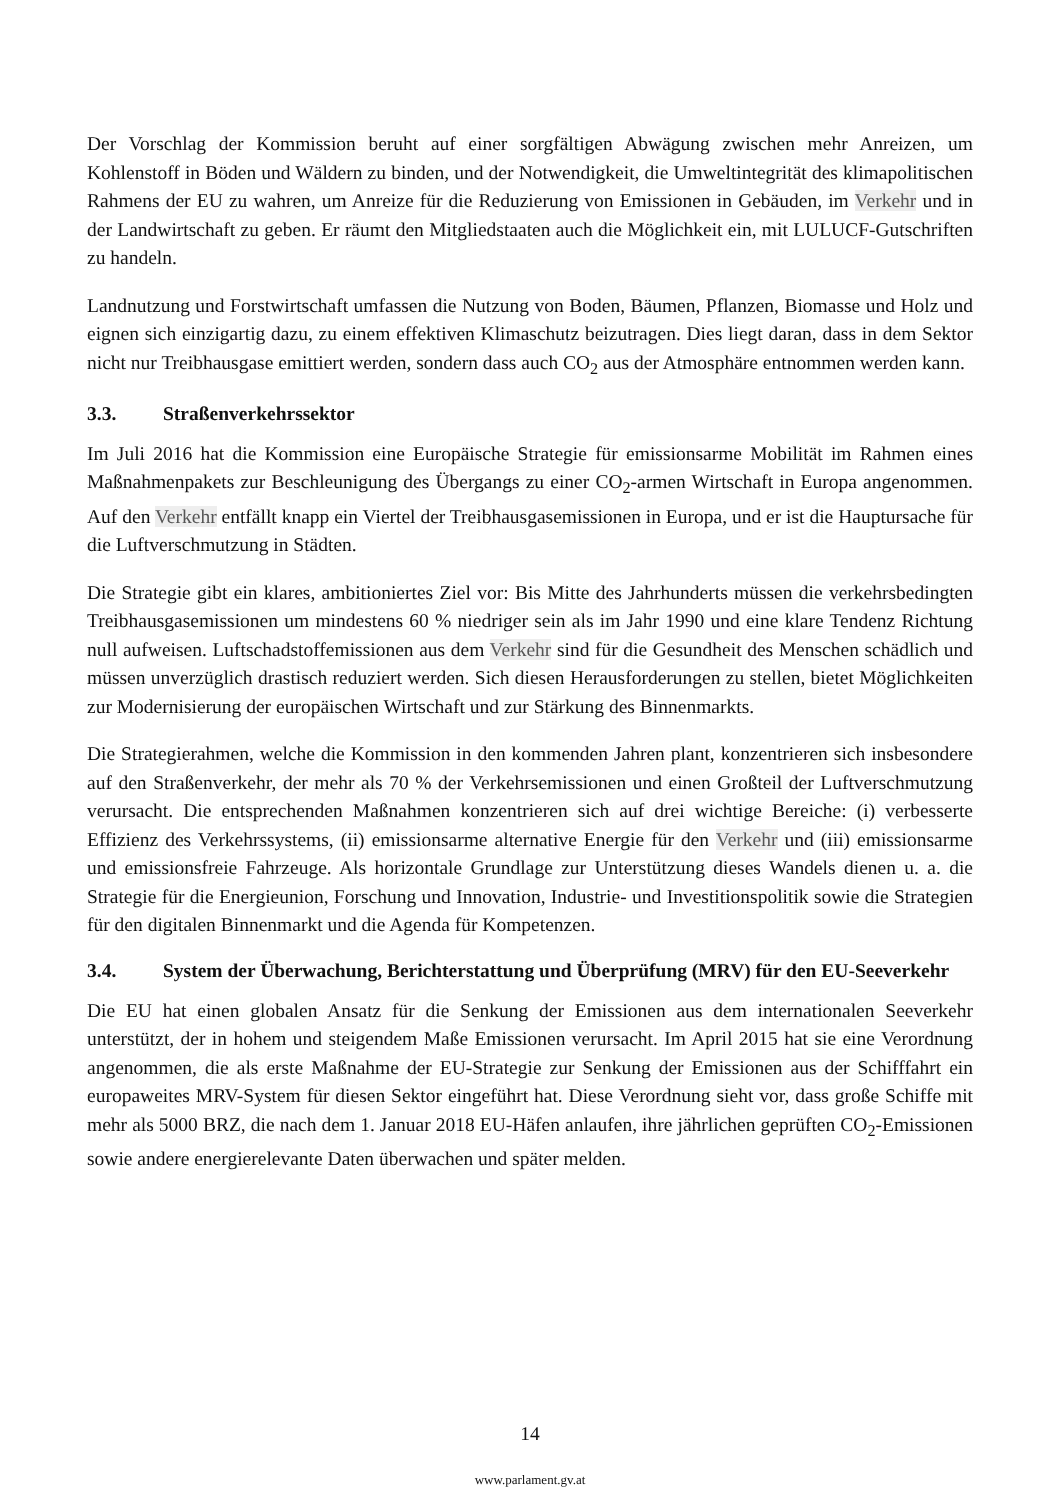Der Vorschlag der Kommission beruht auf einer sorgfältigen Abwägung zwischen mehr Anreizen, um Kohlenstoff in Böden und Wäldern zu binden, und der Notwendigkeit, die Umweltintegrität des klimapolitischen Rahmens der EU zu wahren, um Anreize für die Reduzierung von Emissionen in Gebäuden, im Verkehr und in der Landwirtschaft zu geben. Er räumt den Mitgliedstaaten auch die Möglichkeit ein, mit LULUCF-Gutschriften zu handeln.
Landnutzung und Forstwirtschaft umfassen die Nutzung von Boden, Bäumen, Pflanzen, Biomasse und Holz und eignen sich einzigartig dazu, zu einem effektiven Klimaschutz beizutragen. Dies liegt daran, dass in dem Sektor nicht nur Treibhausgase emittiert werden, sondern dass auch CO<sub>2</sub> aus der Atmosphäre entnommen werden kann.
3.3. Straßenverkehrssektor
Im Juli 2016 hat die Kommission eine Europäische Strategie für emissionsarme Mobilität im Rahmen eines Maßnahmenpakets zur Beschleunigung des Übergangs zu einer CO<sub>2</sub>-armen Wirtschaft in Europa angenommen. Auf den Verkehr entfällt knapp ein Viertel der Treibhausgasemissionen in Europa, und er ist die Hauptursache für die Luftverschmutzung in Städten.
Die Strategie gibt ein klares, ambitioniertes Ziel vor: Bis Mitte des Jahrhunderts müssen die verkehrsbedingten Treibhausgasemissionen um mindestens 60 % niedriger sein als im Jahr 1990 und eine klare Tendenz Richtung null aufweisen. Luftschadstoffemissionen aus dem Verkehr sind für die Gesundheit des Menschen schädlich und müssen unverzüglich drastisch reduziert werden. Sich diesen Herausforderungen zu stellen, bietet Möglichkeiten zur Modernisierung der europäischen Wirtschaft und zur Stärkung des Binnenmarkts.
Die Strategierahmen, welche die Kommission in den kommenden Jahren plant, konzentrieren sich insbesondere auf den Straßenverkehr, der mehr als 70 % der Verkehrsemissionen und einen Großteil der Luftverschmutzung verursacht. Die entsprechenden Maßnahmen konzentrieren sich auf drei wichtige Bereiche: (i) verbesserte Effizienz des Verkehrssystems, (ii) emissionsarme alternative Energie für den Verkehr und (iii) emissionsarme und emissionsfreie Fahrzeuge. Als horizontale Grundlage zur Unterstützung dieses Wandels dienen u. a. die Strategie für die Energieunion, Forschung und Innovation, Industrie- und Investitionspolitik sowie die Strategien für den digitalen Binnenmarkt und die Agenda für Kompetenzen.
3.4. System der Überwachung, Berichterstattung und Überprüfung (MRV) für den EU-Seeverkehr
Die EU hat einen globalen Ansatz für die Senkung der Emissionen aus dem internationalen Seeverkehr unterstützt, der in hohem und steigendem Maße Emissionen verursacht. Im April 2015 hat sie eine Verordnung angenommen, die als erste Maßnahme der EU-Strategie zur Senkung der Emissionen aus der Schifffahrt ein europaweites MRV-System für diesen Sektor eingeführt hat. Diese Verordnung sieht vor, dass große Schiffe mit mehr als 5000 BRZ, die nach dem 1. Januar 2018 EU-Häfen anlaufen, ihre jährlichen geprüften CO<sub>2</sub>-Emissionen sowie andere energierelevante Daten überwachen und später melden.
14
www.parlament.gv.at